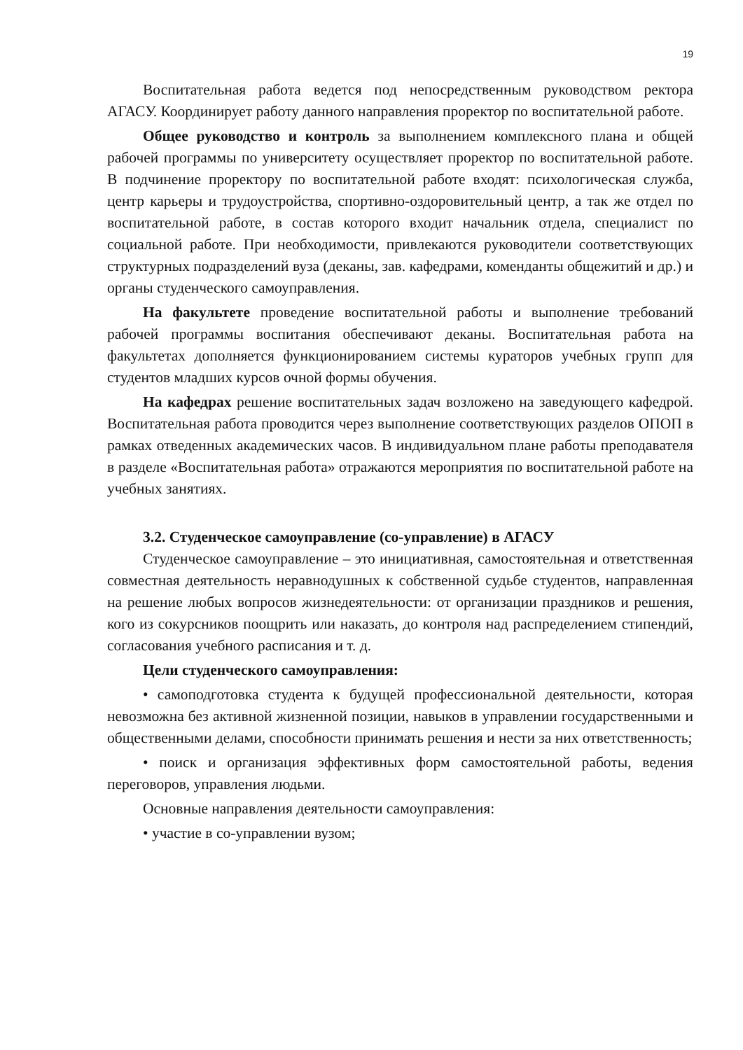19
Воспитательная работа ведется под непосредственным руководством ректора АГАСУ. Координирует работу данного направления проректор по воспитательной работе.
Общее руководство и контроль за выполнением комплексного плана и общей рабочей программы по университету осуществляет проректор по воспитательной работе. В подчинение проректору по воспитательной работе входят: психологическая служба, центр карьеры и трудоустройства, спортивно-оздоровительный центр, а так же отдел по воспитательной работе, в состав которого входит начальник отдела, специалист по социальной работе. При необходимости, привлекаются руководители соответствующих структурных подразделений вуза (деканы, зав. кафедрами, коменданты общежитий и др.) и органы студенческого самоуправления.
На факультете проведение воспитательной работы и выполнение требований рабочей программы воспитания обеспечивают деканы. Воспитательная работа на факультетах дополняется функционированием системы кураторов учебных групп для студентов младших курсов очной формы обучения.
На кафедрах решение воспитательных задач возложено на заведующего кафедрой. Воспитательная работа проводится через выполнение соответствующих разделов ОПОП в рамках отведенных академических часов. В индивидуальном плане работы преподавателя в разделе «Воспитательная работа» отражаются мероприятия по воспитательной работе на учебных занятиях.
3.2. Студенческое самоуправление (со-управление) в АГАСУ
Студенческое самоуправление – это инициативная, самостоятельная и ответственная совместная деятельность неравнодушных к собственной судьбе студентов, направленная на решение любых вопросов жизнедеятельности: от организации праздников и решения, кого из сокурсников поощрить или наказать, до контроля над распределением стипендий, согласования учебного расписания и т. д.
Цели студенческого самоуправления:
• самоподготовка студента к будущей профессиональной деятельности, которая невозможна без активной жизненной позиции, навыков в управлении государственными и общественными делами, способности принимать решения и нести за них ответственность;
• поиск и организация эффективных форм самостоятельной работы, ведения переговоров, управления людьми.
Основные направления деятельности самоуправления:
• участие в со-управлении вузом;